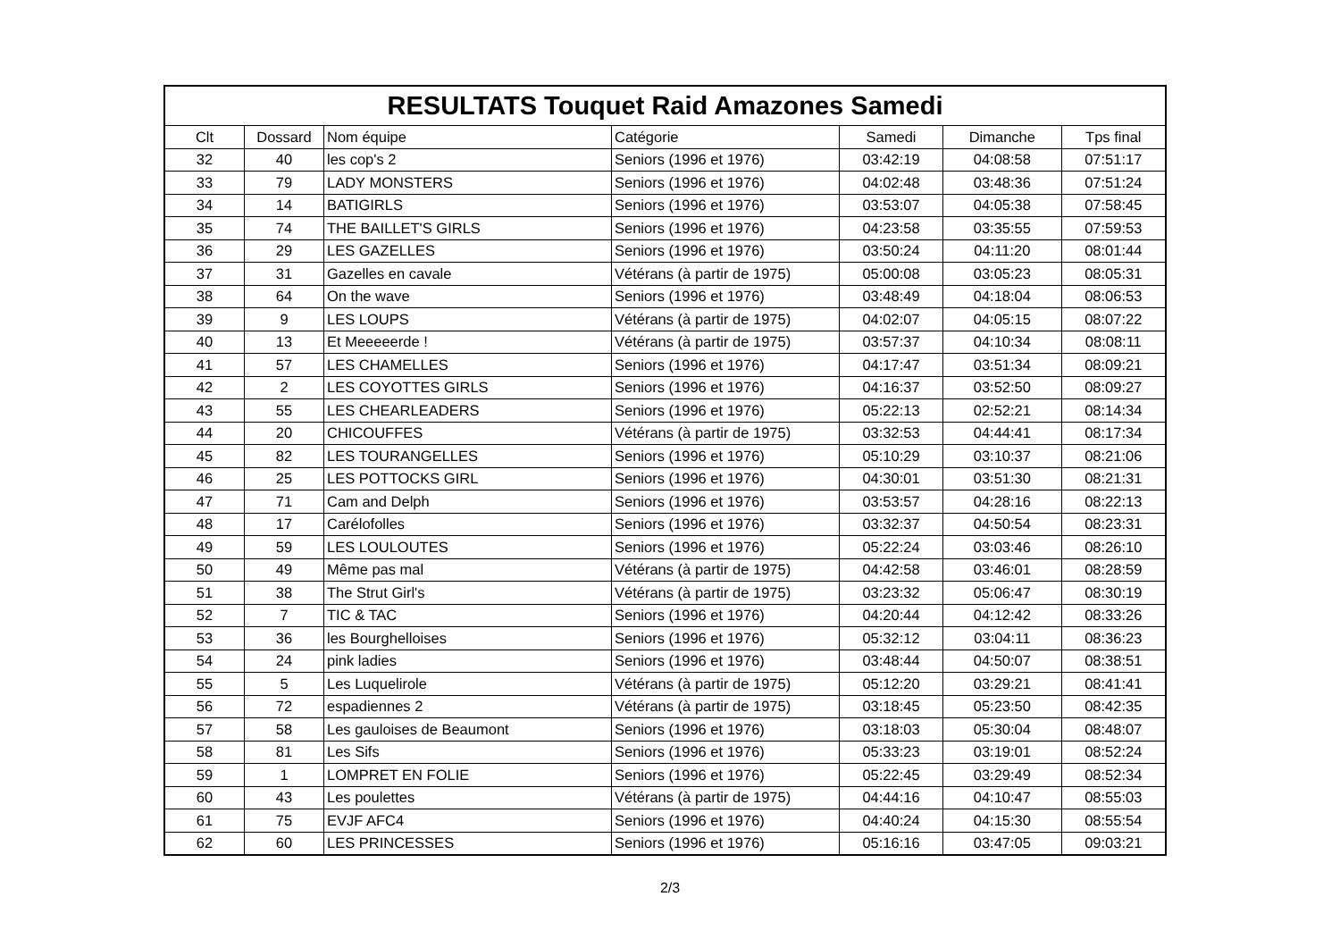| RESULTATS Touquet Raid Amazones Samedi | | | | | | |
| --- | --- | --- | --- | --- | --- | --- |
| Clt | Dossard | Nom équipe | Catégorie | Samedi | Dimanche | Tps final |
| 32 | 40 | les cop's 2 | Seniors (1996 et 1976) | 03:42:19 | 04:08:58 | 07:51:17 |
| 33 | 79 | LADY MONSTERS | Seniors (1996 et 1976) | 04:02:48 | 03:48:36 | 07:51:24 |
| 34 | 14 | BATIGIRLS | Seniors (1996 et 1976) | 03:53:07 | 04:05:38 | 07:58:45 |
| 35 | 74 | THE BAILLET'S GIRLS | Seniors (1996 et 1976) | 04:23:58 | 03:35:55 | 07:59:53 |
| 36 | 29 | LES GAZELLES | Seniors (1996 et 1976) | 03:50:24 | 04:11:20 | 08:01:44 |
| 37 | 31 | Gazelles en cavale | Vétérans (à partir de 1975) | 05:00:08 | 03:05:23 | 08:05:31 |
| 38 | 64 | On the wave | Seniors (1996 et 1976) | 03:48:49 | 04:18:04 | 08:06:53 |
| 39 | 9 | LES LOUPS | Vétérans (à partir de 1975) | 04:02:07 | 04:05:15 | 08:07:22 |
| 40 | 13 | Et Meeeeerde ! | Vétérans (à partir de 1975) | 03:57:37 | 04:10:34 | 08:08:11 |
| 41 | 57 | LES CHAMELLES | Seniors (1996 et 1976) | 04:17:47 | 03:51:34 | 08:09:21 |
| 42 | 2 | LES COYOTTES GIRLS | Seniors (1996 et 1976) | 04:16:37 | 03:52:50 | 08:09:27 |
| 43 | 55 | LES CHEARLEADERS | Seniors (1996 et 1976) | 05:22:13 | 02:52:21 | 08:14:34 |
| 44 | 20 | CHICOUFFES | Vétérans (à partir de 1975) | 03:32:53 | 04:44:41 | 08:17:34 |
| 45 | 82 | LES TOURANGELLES | Seniors (1996 et 1976) | 05:10:29 | 03:10:37 | 08:21:06 |
| 46 | 25 | LES POTTOCKS GIRL | Seniors (1996 et 1976) | 04:30:01 | 03:51:30 | 08:21:31 |
| 47 | 71 | Cam and Delph | Seniors (1996 et 1976) | 03:53:57 | 04:28:16 | 08:22:13 |
| 48 | 17 | Carélofolles | Seniors (1996 et 1976) | 03:32:37 | 04:50:54 | 08:23:31 |
| 49 | 59 | LES LOULOUTES | Seniors (1996 et 1976) | 05:22:24 | 03:03:46 | 08:26:10 |
| 50 | 49 | Même pas mal | Vétérans (à partir de 1975) | 04:42:58 | 03:46:01 | 08:28:59 |
| 51 | 38 | The Strut Girl's | Vétérans (à partir de 1975) | 03:23:32 | 05:06:47 | 08:30:19 |
| 52 | 7 | TIC & TAC | Seniors (1996 et 1976) | 04:20:44 | 04:12:42 | 08:33:26 |
| 53 | 36 | les Bourghelloises | Seniors (1996 et 1976) | 05:32:12 | 03:04:11 | 08:36:23 |
| 54 | 24 | pink ladies | Seniors (1996 et 1976) | 03:48:44 | 04:50:07 | 08:38:51 |
| 55 | 5 | Les Luquelirole | Vétérans (à partir de 1975) | 05:12:20 | 03:29:21 | 08:41:41 |
| 56 | 72 | espadiennes 2 | Vétérans (à partir de 1975) | 03:18:45 | 05:23:50 | 08:42:35 |
| 57 | 58 | Les gauloises de Beaumont | Seniors (1996 et 1976) | 03:18:03 | 05:30:04 | 08:48:07 |
| 58 | 81 | Les Sifs | Seniors (1996 et 1976) | 05:33:23 | 03:19:01 | 08:52:24 |
| 59 | 1 | LOMPRET EN FOLIE | Seniors (1996 et 1976) | 05:22:45 | 03:29:49 | 08:52:34 |
| 60 | 43 | Les poulettes | Vétérans (à partir de 1975) | 04:44:16 | 04:10:47 | 08:55:03 |
| 61 | 75 | EVJF AFC4 | Seniors (1996 et 1976) | 04:40:24 | 04:15:30 | 08:55:54 |
| 62 | 60 | LES PRINCESSES | Seniors (1996 et 1976) | 05:16:16 | 03:47:05 | 09:03:21 |
2/3